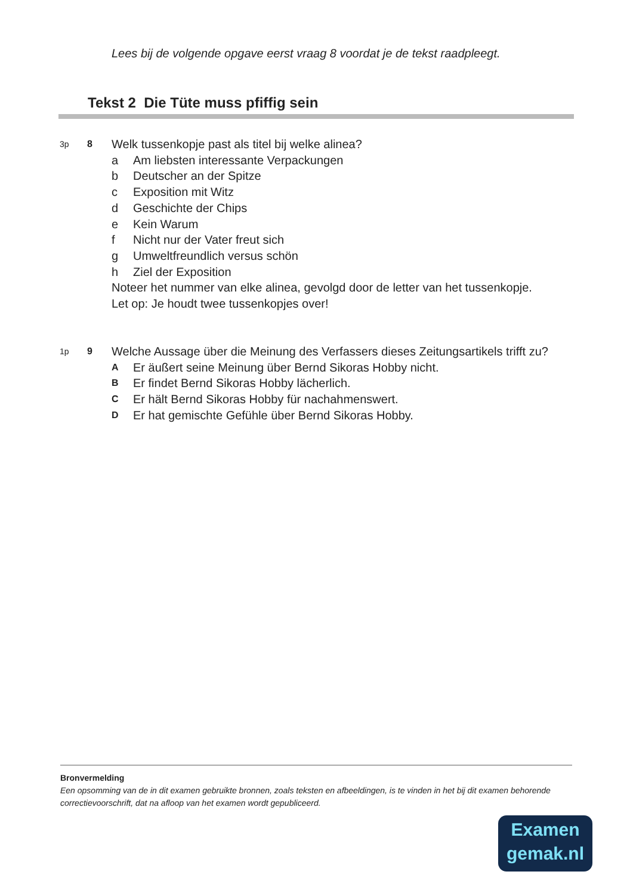Lees bij de volgende opgave eerst vraag 8 voordat je de tekst raadpleegt.
Tekst 2 Die Tüte muss pfiffig sein
3p 8
Welk tussenkopje past als titel bij welke alinea?
a Am liebsten interessante Verpackungen
b Deutscher an der Spitze
c Exposition mit Witz
d Geschichte der Chips
e Kein Warum
f Nicht nur der Vater freut sich
g Umweltfreundlich versus schön
h Ziel der Exposition
Noteer het nummer van elke alinea, gevolgd door de letter van het tussenkopje.
Let op: Je houdt twee tussenkopjes over!
1p 9
Welche Aussage über die Meinung des Verfassers dieses Zeitungsartikels trifft zu?
A Er äußert seine Meinung über Bernd Sikoras Hobby nicht.
B Er findet Bernd Sikoras Hobby lächerlich.
C Er hält Bernd Sikoras Hobby für nachahmenswert.
D Er hat gemischte Gefühle über Bernd Sikoras Hobby.
Bronvermelding
Een opsomming van de in dit examen gebruikte bronnen, zoals teksten en afbeeldingen, is te vinden in het bij dit examen behorende correctievoorschrift, dat na afloop van het examen wordt gepubliceerd.
Examen
gemak.nl